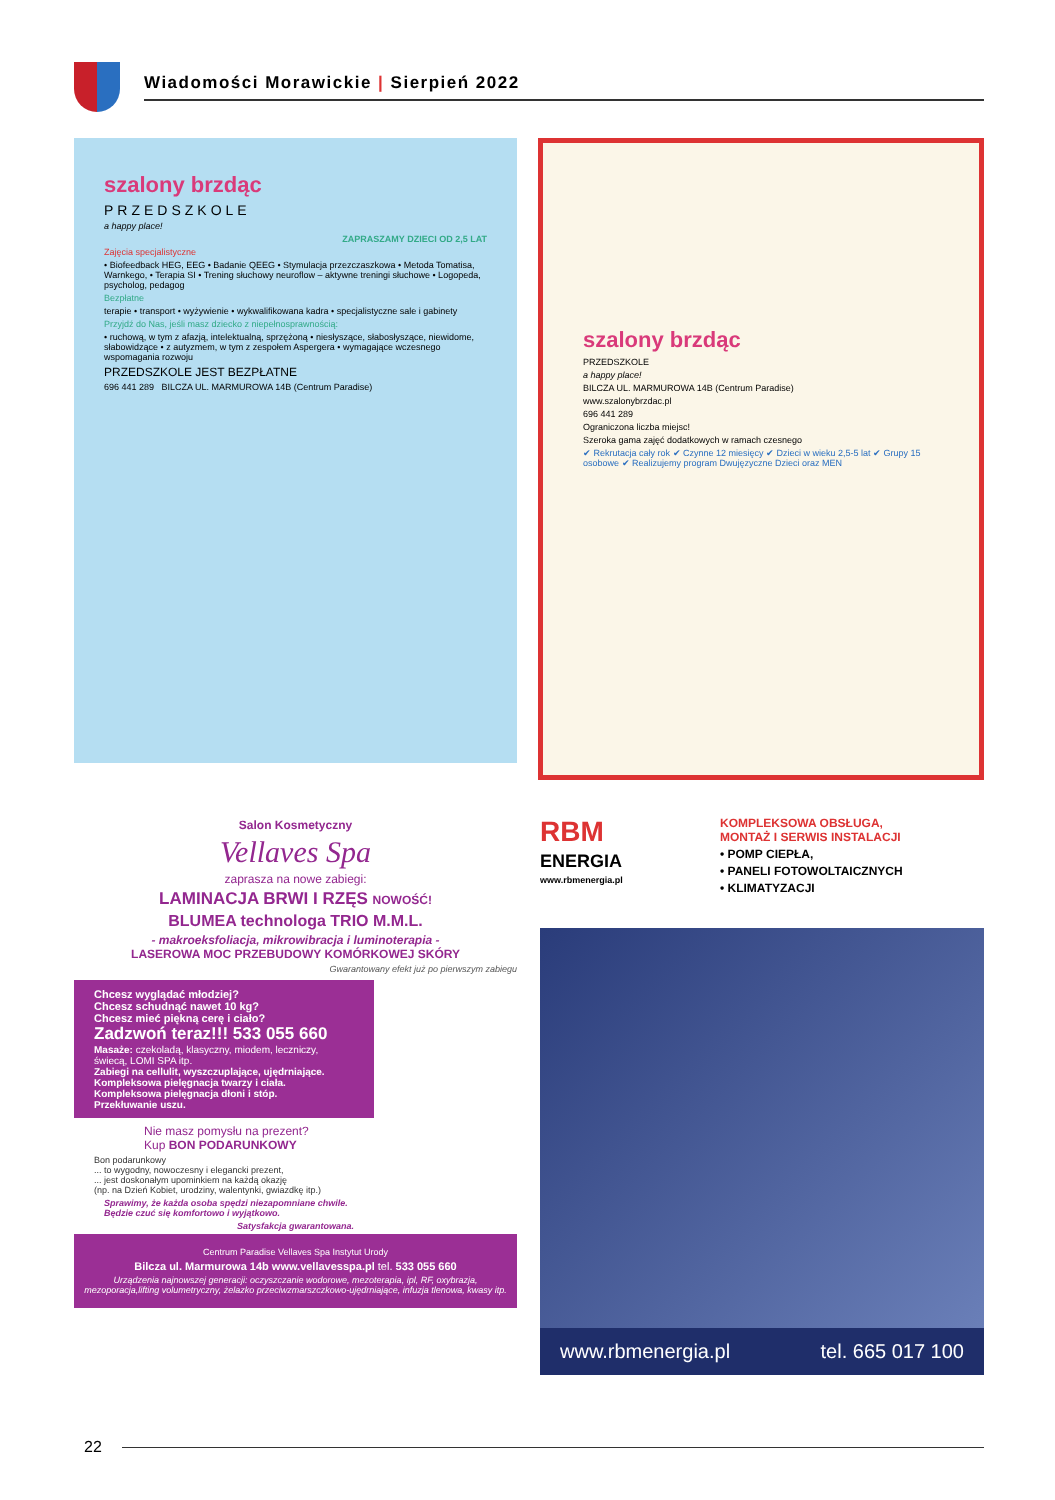Wiadomości Morawickie | Sierpień 2022
szalony brzdąc
PRZEDSZKOLE
a happy place!
ZAPRASZAMY DZIECI OD 2,5 LAT
Zajęcia specjalistyczne
• Biofeedback HEG, EEG • Badanie QEEG • Stymulacja przezczaszkowa • Metoda Tomatisa, Warnkego, • Terapia SI • Trening słuchowy neuroflow – aktywne treningi słuchowe • Logopeda, psycholog, pedagog
Bezpłatne
terapie • transport • wyżywienie • wykwalifikowana kadra • specjalistyczne sale i gabinety
Przyjdź do Nas, jeśli masz dziecko z niepełnosprawnością:
• ruchową, w tym z afazją, intelektualną, sprzężoną • niesłyszące, słabosłyszące, niewidome, słabowidzące • z autyzmem, w tym z zespołem Aspergera • wymagające wczesnego wspomagania rozwoju
PRZEDSZKOLE JEST BEZPŁATNE
696 441 289 BILCZA UL. MARMUROWA 14B (Centrum Paradise)
szalony brzdąc
PRZEDSZKOLE
a happy place!
BILCZA UL. MARMUROWA 14B (Centrum Paradise)
www.szalonybrzdac.pl
696 441 289
Ograniczona liczba miejsc!
Szeroka gama zajęć dodatkowych w ramach czesnego
✔ Rekrutacja cały rok ✔ Czynne 12 miesięcy ✔ Dzieci w wieku 2,5-5 lat ✔ Grupy 15 osobowe ✔ Realizujemy program Dwujęzyczne Dzieci oraz MEN
Salon Kosmetyczny
Vellaves Spa
zaprasza na nowe zabiegi:
LAMINACJA BRWI I RZĘS NOWOŚĆ!
BLUMEA technologa TRIO M.M.L.
- makroeksfoliacja, mikrowibracja i luminoterapia -
LASEROWA MOC PRZEBUDOWY KOMÓRKOWEJ SKÓRY
Gwarantowany efekt już po pierwszym zabiegu
Chcesz wyglądać młodziej?
Chcesz schudnąć nawet 10 kg?
Chcesz mieć piękną cerę i ciało?
Zadzwoń teraz!!! 533 055 660
Masaże: czekoladą, klasyczny, miodem, leczniczy, świecą, LOMI SPA itp.
Zabiegi na cellulit, wyszczuplające, ujędrniające.
Kompleksowa pielęgnacja twarzy i ciała.
Kompleksowa pielęgnacja dłoni i stóp.
Przekłuwanie uszu.
Nie masz pomysłu na prezent?
Kup BON PODARUNKOWY
Bon podarunkowy
... to wygodny, nowoczesny i elegancki prezent,
... jest doskonałym upominkiem na każdą okazję
(np. na Dzień Kobiet, urodziny, walentynki, gwiazdkę itp.)
Sprawimy, że każda osoba spędzi niezapomniane chwile.
Będzie czuć się komfortowo i wyjątkowo.
Satysfakcja gwarantowana.
Centrum Paradise Vellaves Spa Instytut Urody
Bilcza ul. Marmurowa 14b www.vellavesspa.pl tel. 533 055 660
Urządzenia najnowszej generacji: oczyszczanie wodorowe, mezoterapia, ipl, RF, oxybrazja, mezoporacja,lifting volumetryczny, żelazko przeciwzmarszczkowo-ujędrniające, infuzja tlenowa, kwasy itp.
RBM
ENERGIA
www.rbmenergia.pl
KOMPLEKSOWA OBSŁUGA,
MONTAŻ I SERWIS INSTALACJI
• POMP CIEPŁA,
• PANELI FOTOWOLTAICZNYCH
• KLIMATYZACJI
www.rbmenergia.pl tel. 665 017 100
22